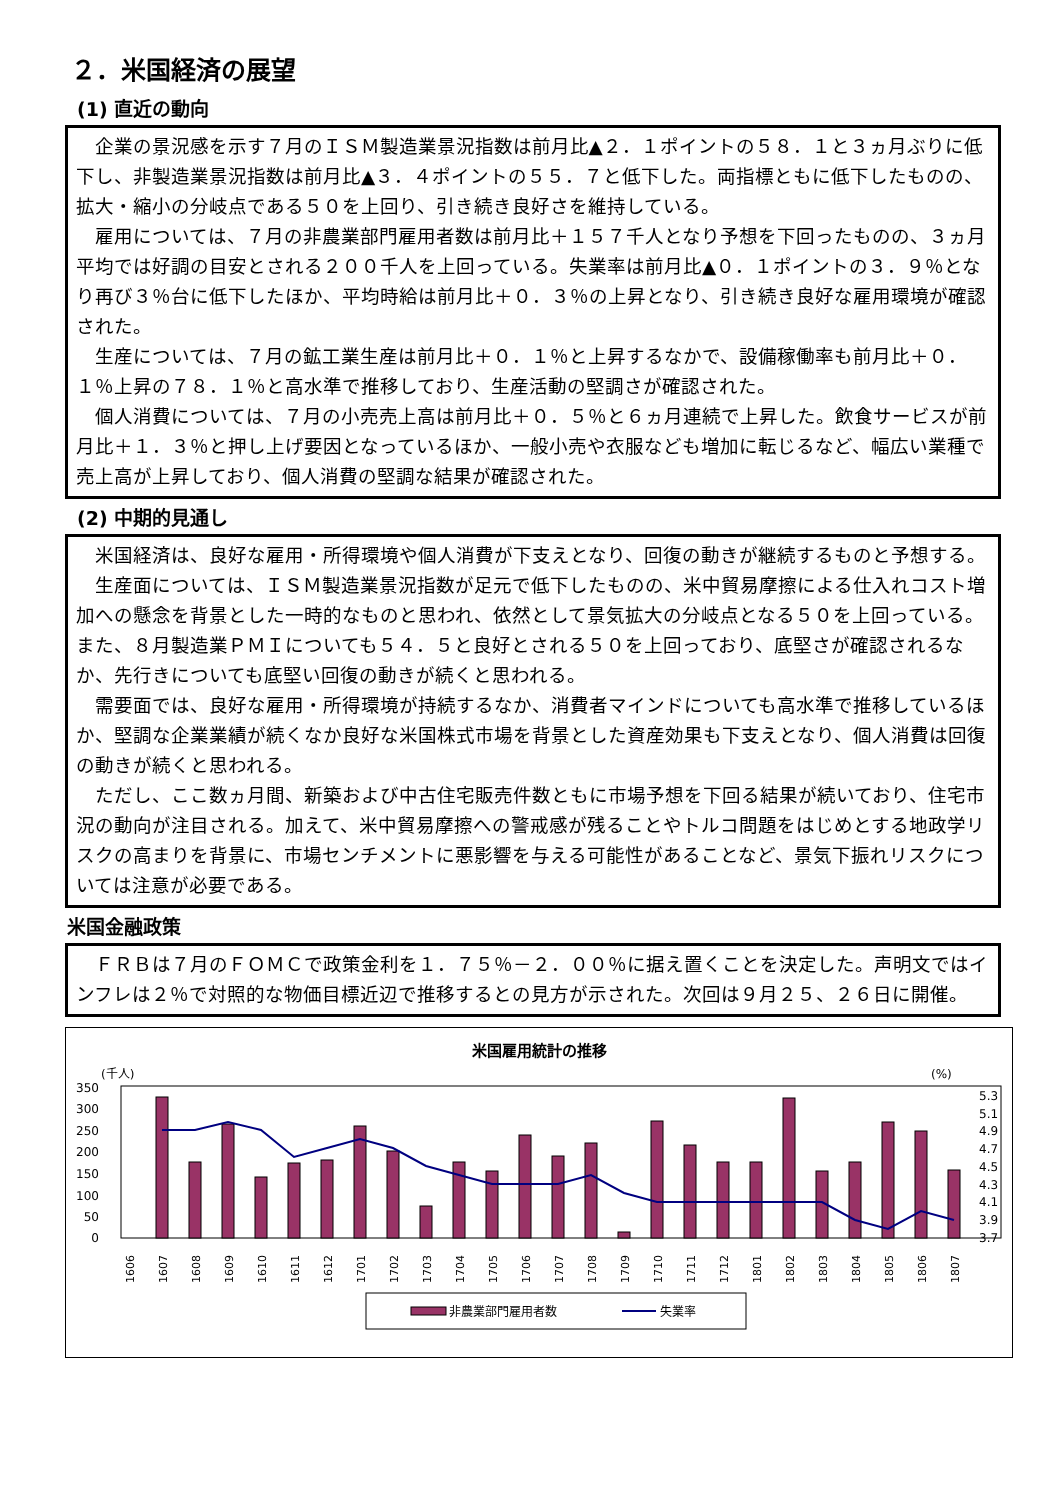２．米国経済の展望
(1) 直近の動向
企業の景況感を示す７月のＩＳＭ製造業景況指数は前月比▲２．１ポイントの５８．１と３ヵ月ぶりに低下し、非製造業景況指数は前月比▲３．４ポイントの５５．７と低下した。両指標ともに低下したものの、拡大・縮小の分岐点である５０を上回り、引き続き良好さを維持している。
雇用については、７月の非農業部門雇用者数は前月比＋１５７千人となり予想を下回ったものの、３ヵ月平均では好調の目安とされる２００千人を上回っている。失業率は前月比▲０．１ポイントの３．９％となり再び３％台に低下したほか、平均時給は前月比＋０．３％の上昇となり、引き続き良好な雇用環境が確認された。
生産については、７月の鉱工業生産は前月比＋０．１％と上昇するなかで、設備稼働率も前月比＋０．１％上昇の７８．１％と高水準で推移しており、生産活動の堅調さが確認された。
個人消費については、７月の小売売上高は前月比＋０．５％と６ヵ月連続で上昇した。飲食サービスが前月比＋１．３％と押し上げ要因となっているほか、一般小売や衣服なども増加に転じるなど、幅広い業種で売上高が上昇しており、個人消費の堅調な結果が確認された。
(2) 中期的見通し
米国経済は、良好な雇用・所得環境や個人消費が下支えとなり、回復の動きが継続するものと予想する。
生産面については、ＩＳＭ製造業景況指数が足元で低下したものの、米中貿易摩擦による仕入れコスト増加への懸念を背景とした一時的なものと思われ、依然として景気拡大の分岐点となる５０を上回っている。また、８月製造業ＰＭＩについても５４．５と良好とされる５０を上回っており、底堅さが確認されるなか、先行きについても底堅い回復の動きが続くと思われる。
需要面では、良好な雇用・所得環境が持続するなか、消費者マインドについても高水準で推移しているほか、堅調な企業業績が続くなか良好な米国株式市場を背景とした資産効果も下支えとなり、個人消費は回復の動きが続くと思われる。
ただし、ここ数ヵ月間、新築および中古住宅販売件数ともに市場予想を下回る結果が続いており、住宅市況の動向が注目される。加えて、米中貿易摩擦への警戒感が残ることやトルコ問題をはじめとする地政学リスクの高まりを背景に、市場センチメントに悪影響を与える可能性があることなど、景気下振れリスクについては注意が必要である。
米国金融政策
ＦＲＢは７月のＦＯＭＣで政策金利を１．７５％－２．００％に据え置くことを決定した。声明文ではインフレは２％で対照的な物価目標近辺で推移するとの見方が示された。次回は９月２５、２６日に開催。
米国雇用統計の推移
(千人)
(%)
350
300
250
200
150
100
50
0
5.3
5.1
4.9
4.7
4.5
4.3
4.1
3.9
3.7
1606
1607
1608
1609
1610
1611
1612
1701
1702
1703
1704
1705
1706
1707
1708
1709
1710
1711
1712
1801
1802
1803
1804
1805
1806
1807
非農業部門雇用者数
失業率